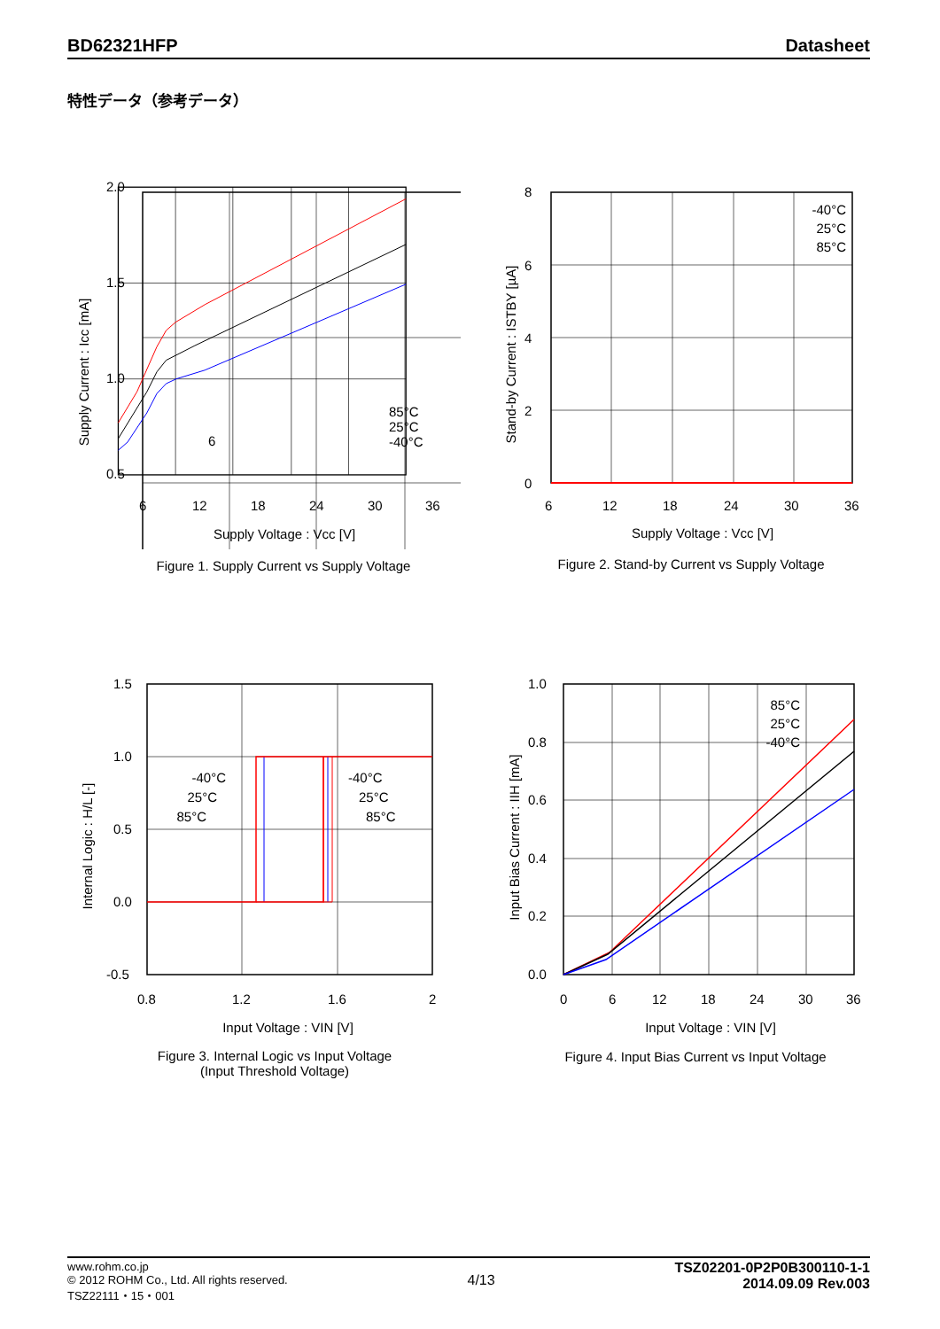BD62321HFP Datasheet
特性データ（参考データ）
Supply Current : Icc [mA]
2.0
1.5
1.0
0.5
6
Figure 1. Supply Current vs Supply Voltage Figure 2. Stand-by Current vs Supply Voltage
Figure 3. Internal Logic vs Input Voltage
(Input Threshold Voltage)
Figure 4. Input Bias Current vs Input Voltage
-40°C
25°C
85°C
8
6
4
2
0
6
12
18
24
30
36
Supply Voltage : Vcc [V]
Stand-by Current : ISTBY [µA]
-40°C
25°C
85°C
-40°C
25°C
85°C
1.5
1.0
0.5
0.0
-0.5
0.8
1.2
1.6
2
Input Voltage : VIN [V]
Internal Logic : H/L [-]
85°C
25°C
-40°C
1.0
0.8
0.6
0.4
0.2
0.0
0
6
12
18
24
30
36
Input Voltage : VIN [V]
Input Bias Current : IIH [mA]
6 12 18 24 30 36
Supply Voltage : Vcc [V]
85°C
25°C
-40°C
www.rohm.co.jp
© 2012 ROHM Co., Ltd. All rights reserved.
TSZ22111・15・001
4/13
TSZ02201-0P2P0B300110-1-1
2014.09.09 Rev.003